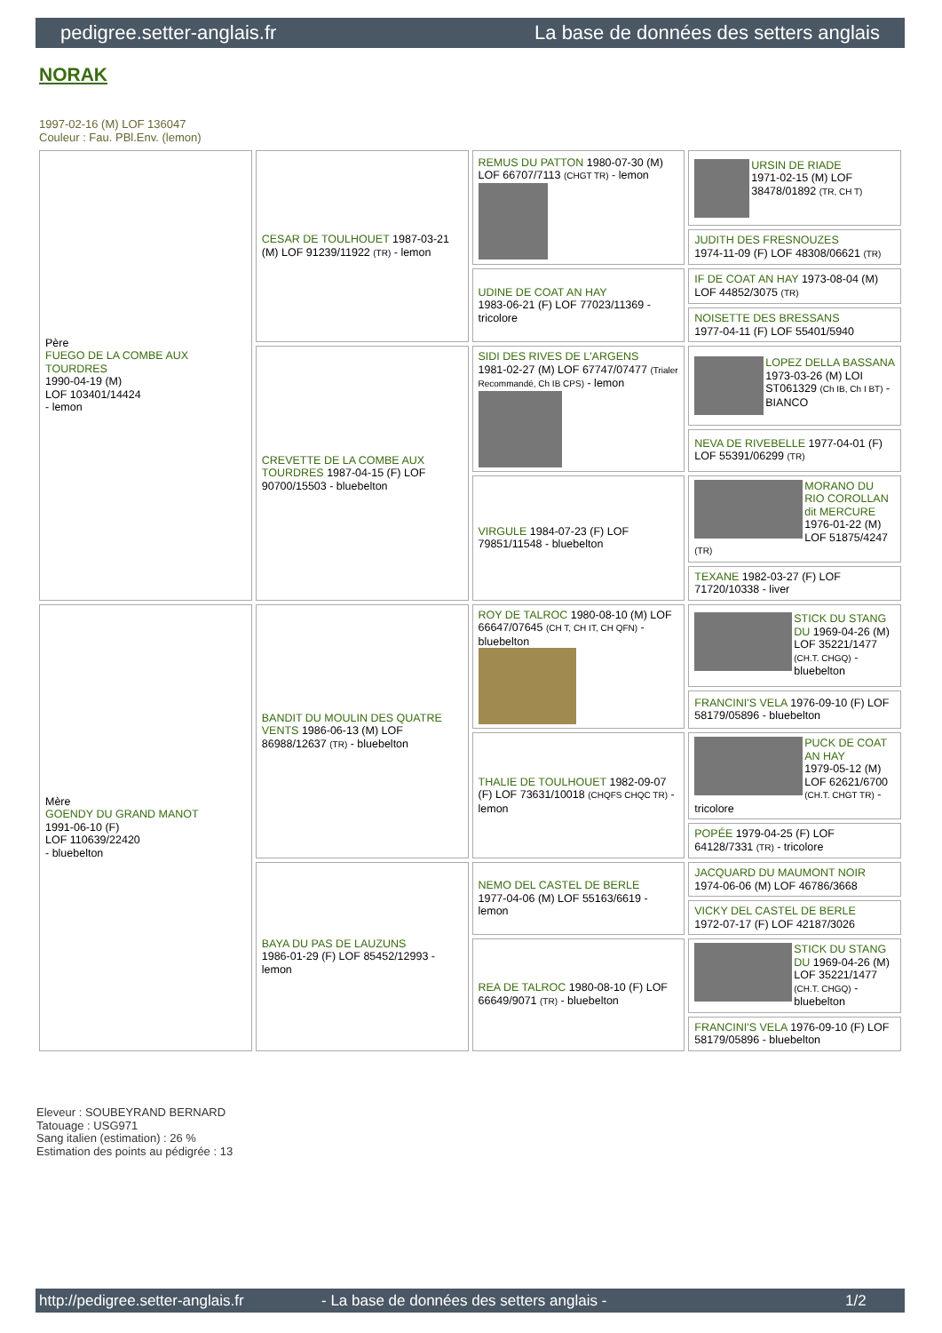pedigree.setter-anglais.fr La base de données des setters anglais
NORAK
1997-02-16 (M) LOF 136047
Couleur : Fau. PBl.Env. (lemon)
| Père FUEGO DE LA COMBE AUX TOURDRES 1990-04-19 (M) LOF 103401/14424 - lemon | CESAR DE TOULHOUET 1987-03-21 (M) LOF 91239/11922 (TR) - lemon | REMUS DU PATTON 1980-07-30 (M) LOF 66707/7113 (CHGT TR) - lemon | URSIN DE RIADE 1971-02-15 (M) LOF 38478/01892 (TR, CH T) |
| | | | JUDITH DES FRESNOUZES 1974-11-09 (F) LOF 48308/06621 (TR) |
| | | UDINE DE COAT AN HAY 1983-06-21 (F) LOF 77023/11369 - tricolore | IF DE COAT AN HAY 1973-08-04 (M) LOF 44852/3075 (TR) |
| | | | NOISETTE DES BRESSANS 1977-04-11 (F) LOF 55401/5940 |
| | CREVETTE DE LA COMBE AUX TOURDRES 1987-04-15 (F) LOF 90700/15503 - bluebelton | SIDI DES RIVES DE L'ARGENS 1981-02-27 (M) LOF 67747/07477 (Trialer Recommandé, Ch IB CPS) - lemon | LOPEZ DELLA BASSANA 1973-03-26 (M) LOI ST061329 (Ch IB, Ch I BT) - BIANCO |
| | | | NEVA DE RIVEBELLE 1977-04-01 (F) LOF 55391/06299 (TR) |
| | | VIRGULE 1984-07-23 (F) LOF 79851/11548 - bluebelton | MORANO DU RIO COROLLAN dit MERCURE 1976-01-22 (M) LOF 51875/4247 (TR) |
| | | | TEXANE 1982-03-27 (F) LOF 71720/10338 - liver |
| Mère GOENDY DU GRAND MANOT 1991-06-10 (F) LOF 110639/22420 - bluebelton | BANDIT DU MOULIN DES QUATRE VENTS 1986-06-13 (M) LOF 86988/12637 (TR) - bluebelton | ROY DE TALROC 1980-08-10 (M) LOF 66647/07645 (CH T, CH IT, CH QFN) - bluebelton | STICK DU STANG DU 1969-04-26 (M) LOF 35221/1477 (CH.T. CHGQ) - bluebelton |
| | | | FRANCINI'S VELA 1976-09-10 (F) LOF 58179/05896 - bluebelton |
| | | THALIE DE TOULHOUET 1982-09-07 (F) LOF 73631/10018 (CHQFS CHQC TR) - lemon | PUCK DE COAT AN HAY 1979-05-12 (M) LOF 62621/6700 (CH.T. CHGT TR) - tricolore |
| | | | POPÉE 1979-04-25 (F) LOF 64128/7331 (TR) - tricolore |
| | BAYA DU PAS DE LAUZUNS 1986-01-29 (F) LOF 85452/12993 - lemon | NEMO DEL CASTEL DE BERLE 1977-04-06 (M) LOF 55163/6619 - lemon | JACQUARD DU MAUMONT NOIR 1974-06-06 (M) LOF 46786/3668 |
| | | | VICKY DEL CASTEL DE BERLE 1972-07-17 (F) LOF 42187/3026 |
| | | REA DE TALROC 1980-08-10 (F) LOF 66649/9071 (TR) - bluebelton | STICK DU STANG DU 1969-04-26 (M) LOF 35221/1477 (CH.T. CHGQ) - bluebelton |
| | | | FRANCINI'S VELA 1976-09-10 (F) LOF 58179/05896 - bluebelton |
Eleveur : SOUBEYRAND BERNARD
Tatouage : USG971
Sang italien (estimation) : 26 %
Estimation des points au pédigrée : 13
http://pedigree.setter-anglais.fr - La base de données des setters anglais - 1/2